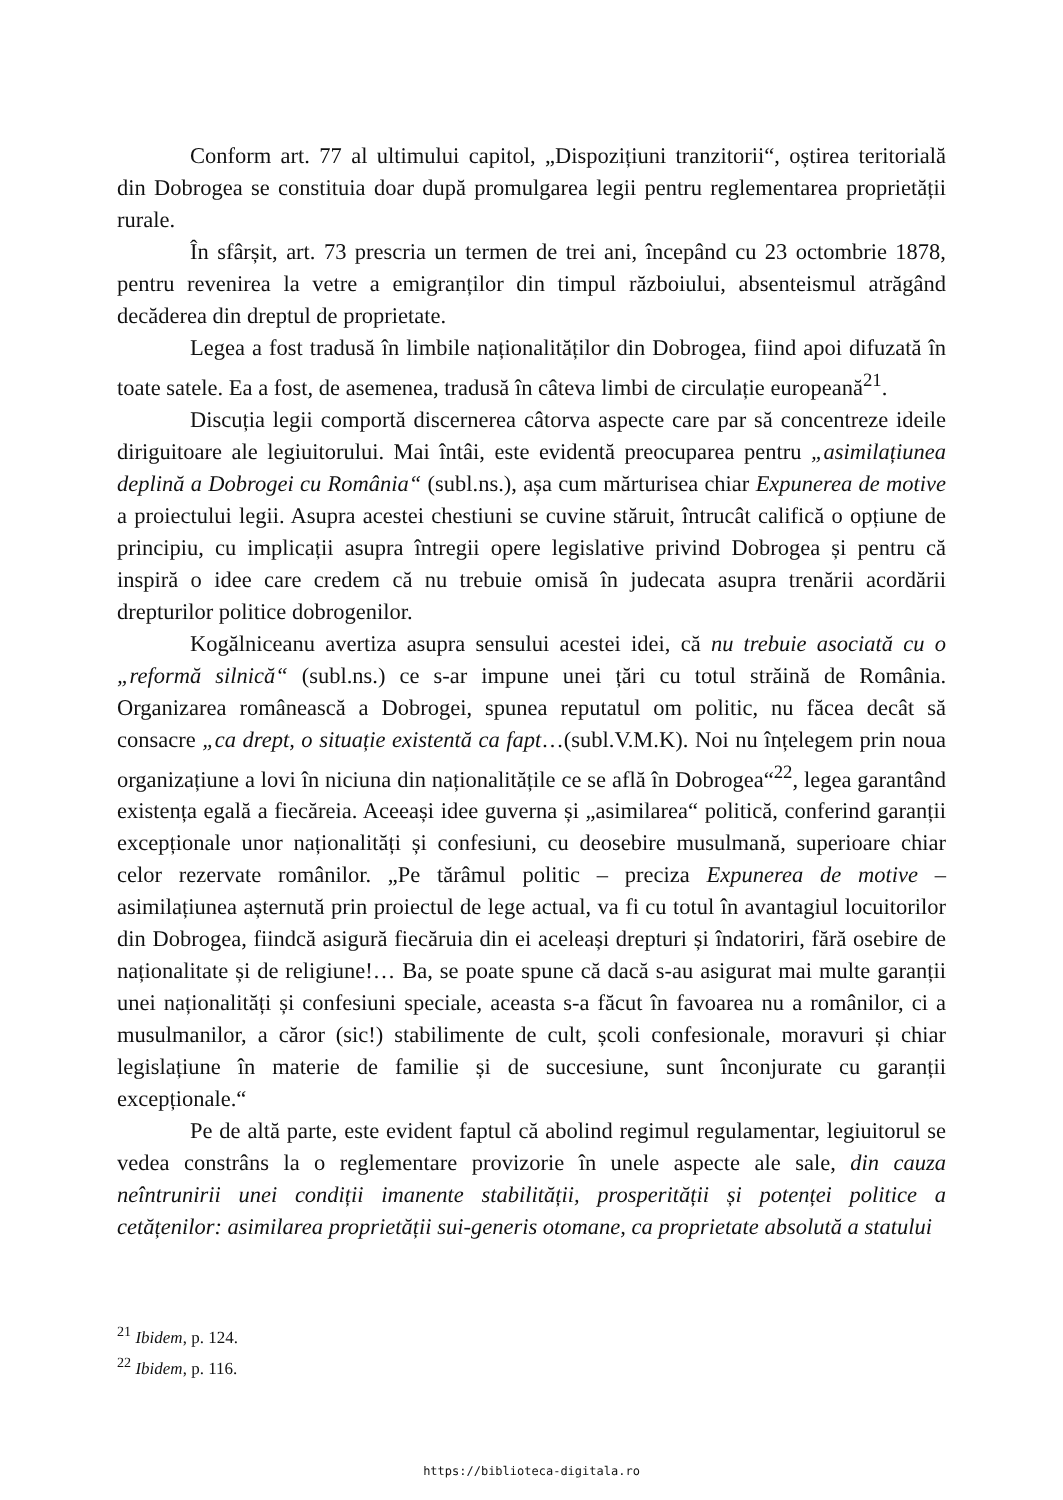Conform art. 77 al ultimului capitol, „Dispozițiuni tranzitorii“, oștirea teritorială din Dobrogea se constituia doar după promulgarea legii pentru reglementarea proprietății rurale.
În sfârșit, art. 73 prescria un termen de trei ani, începând cu 23 octombrie 1878, pentru revenirea la vetre a emigranților din timpul războiului, absenteismul atrăgând decăderea din dreptul de proprietate.
Legea a fost tradusă în limbile naționalităților din Dobrogea, fiind apoi difuzată în toate satele. Ea a fost, de asemenea, tradusă în câteva limbi de circulație europeană<sup>21</sup>.
Discuția legii comportă discernerea câtorva aspecte care par să concentreze ideile diriguitoare ale legiuitorului. Mai întâi, este evidentă preocuparea pentru „asimilațiunea deplină a Dobrogei cu România“ (subl.ns.), așa cum mărturisea chiar Expunerea de motive a proiectului legii. Asupra acestei chestiuni se cuvine stăruit, întrucât califică o opțiune de principiu, cu implicații asupra întregii opere legislative privind Dobrogea și pentru că inspiră o idee care credem că nu trebuie omisă în judecata asupra trenării acordării drepturilor politice dobrogenilor.
Kogălniceanu avertiza asupra sensului acestei idei, că nu trebuie asociată cu o „reformă silnică“ (subl.ns.) ce s-ar impune unei țări cu totul străină de România. Organizarea românească a Dobrogei, spunea reputatul om politic, nu făcea decât să consacre „ca drept, o situație existentă ca fapt…(subl.V.M.K). Noi nu înțelegem prin noua organizațiune a lovi în niciuna din naționalitățile ce se află în Dobrogea“<sup>22</sup>, legea garantând existența egală a fiecăreia. Aceeași idee guverna și „asimilarea“ politică, conferind garanții excepționale unor naționalități și confesiuni, cu deosebire musulmană, superioare chiar celor rezervate românilor. „Pe tărâmul politic – preciza Expunerea de motive – asimilațiunea așternută prin proiectul de lege actual, va fi cu totul în avantagiul locuitorilor din Dobrogea, fiindcă asigură fiecăruia din ei aceleași drepturi și îndatoriri, fără osebire de naționalitate și de religiune!… Ba, se poate spune că dacă s-au asigurat mai multe garanții unei naționalități și confesiuni speciale, aceasta s-a făcut în favoarea nu a românilor, ci a musulmanilor, a căror (sic!) stabilimente de cult, școli confesionale, moravuri și chiar legislațiune în materie de familie și de succesiune, sunt înconjurate cu garanții excepționale.“
Pe de altă parte, este evident faptul că abolind regimul regulamentar, legiuitorul se vedea constrâns la o reglementare provizorie în unele aspecte ale sale, din cauza neîntrunirii unei condiții imanente stabilității, prosperității și potenței politice a cetățenilor: asimilarea proprietății sui-generis otomane, ca proprietate absolută a statului
<sup>21</sup> Ibidem, p. 124.
<sup>22</sup> Ibidem, p. 116.
https://biblioteca-digitala.ro